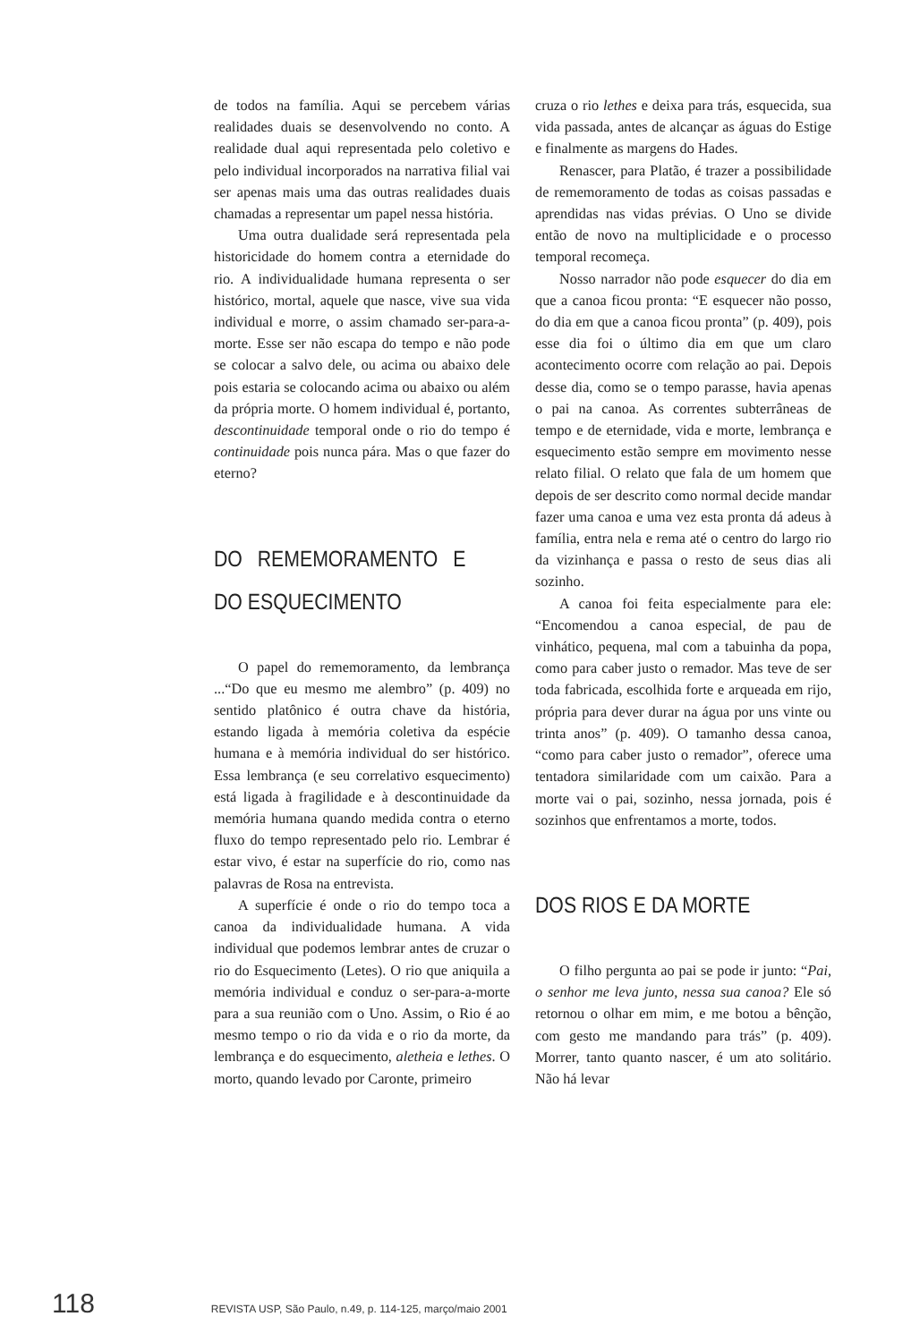de todos na família. Aqui se percebem várias realidades duais se desenvolvendo no conto. A realidade dual aqui representada pelo coletivo e pelo individual incorporados na narrativa filial vai ser apenas mais uma das outras realidades duais chamadas a representar um papel nessa história.
Uma outra dualidade será representada pela historicidade do homem contra a eternidade do rio. A individualidade humana representa o ser histórico, mortal, aquele que nasce, vive sua vida individual e morre, o assim chamado ser-para-a-morte. Esse ser não escapa do tempo e não pode se colocar a salvo dele, ou acima ou abaixo dele pois estaria se colocando acima ou abaixo ou além da própria morte. O homem individual é, portanto, descontinuidade temporal onde o rio do tempo é continuidade pois nunca pára. Mas o que fazer do eterno?
DO REMEMORAMENTO E DO ESQUECIMENTO
O papel do rememoramento, da lembrança ...“Do que eu mesmo me alembro” (p. 409) no sentido platônico é outra chave da história, estando ligada à memória coletiva da espécie humana e à memória individual do ser histórico. Essa lembrança (e seu correlativo esquecimento) está ligada à fragilidade e à descontinuidade da memória humana quando medida contra o eterno fluxo do tempo representado pelo rio. Lembrar é estar vivo, é estar na superfície do rio, como nas palavras de Rosa na entrevista.
A superfície é onde o rio do tempo toca a canoa da individualidade humana. A vida individual que podemos lembrar antes de cruzar o rio do Esquecimento (Letes). O rio que aniquila a memória individual e conduz o ser-para-a-morte para a sua reunião com o Uno. Assim, o Rio é ao mesmo tempo o rio da vida e o rio da morte, da lembrança e do esquecimento, aletheia e lethes. O morto, quando levado por Caronte, primeiro
cruza o rio lethes e deixa para trás, esquecida, sua vida passada, antes de alcançar as águas do Estige e finalmente as margens do Hades.
Renascer, para Platão, é trazer a possibilidade de rememoramento de todas as coisas passadas e aprendidas nas vidas prévias. O Uno se divide então de novo na multiplicidade e o processo temporal recomeça.
Nosso narrador não pode esquecer do dia em que a canoa ficou pronta: “E esquecer não posso, do dia em que a canoa ficou pronta” (p. 409), pois esse dia foi o último dia em que um claro acontecimento ocorre com relação ao pai. Depois desse dia, como se o tempo parasse, havia apenas o pai na canoa. As correntes subterrâneas de tempo e de eternidade, vida e morte, lembrança e esquecimento estão sempre em movimento nesse relato filial. O relato que fala de um homem que depois de ser descrito como normal decide mandar fazer uma canoa e uma vez esta pronta dá adeus à família, entra nela e rema até o centro do largo rio da vizinhança e passa o resto de seus dias ali sozinho.
A canoa foi feita especialmente para ele: “Encomendou a canoa especial, de pau de vinhático, pequena, mal com a tabuinha da popa, como para caber justo o remador. Mas teve de ser toda fabricada, escolhida forte e arqueada em rijo, própria para dever durar na água por uns vinte ou trinta anos” (p. 409). O tamanho dessa canoa, “como para caber justo o remador”, oferece uma tentadora similaridade com um caixão. Para a morte vai o pai, sozinho, nessa jornada, pois é sozinhos que enfrentamos a morte, todos.
DOS RIOS E DA MORTE
O filho pergunta ao pai se pode ir junto: “Pai, o senhor me leva junto, nessa sua canoa? Ele só retornou o olhar em mim, e me botou a bênção, com gesto me mandando para trás” (p. 409). Morrer, tanto quanto nascer, é um ato solitário. Não há levar
118 REVISTA USP, São Paulo, n.49, p. 114-125, março/maio 2001